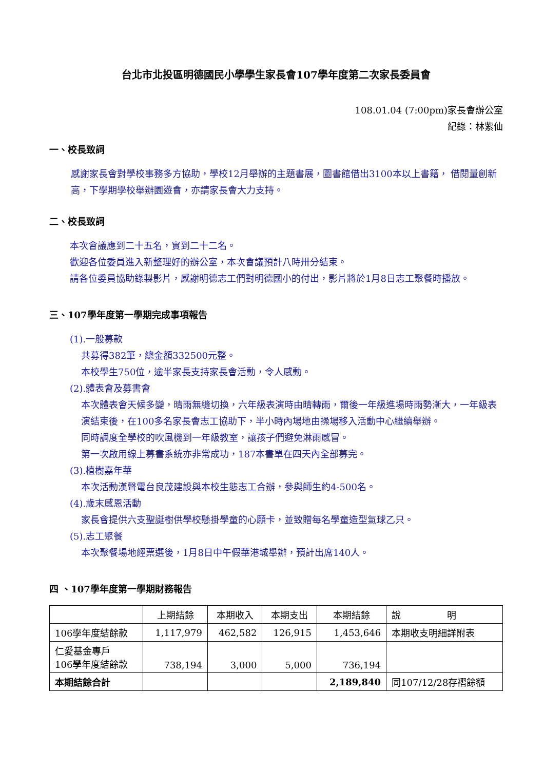台北市北投區明德國民小學學生家長會107學年度第二次家長委員會
108.01.04 (7:00pm)家長會辦公室
紀錄：林紫仙
一、校長致詞
感謝家長會對學校事務多方協助，學校12月舉辦的主題書展，圖書館借出3100本以上書籍， 借閱量創新高，下學期學校舉辦園遊會，亦請家長會大力支持。
二、校長致詞
本次會議應到二十五名，實到二十二名。
歡迎各位委員進入新整理好的辦公室，本次會議預計八時卅分結束。
請各位委員協助錄製影片，感謝明德志工們對明德國小的付出，影片將於1月8日志工聚餐時播放。
三、107學年度第一學期完成事項報告
(1).一般募款
共募得382筆，總金額332500元整。
本校學生750位，逾半家長支持家長會活動，令人感動。
(2).體表會及募書會
本次體表會天候多變，晴雨無縫切換，六年級表演時由晴轉雨，爾後一年級進場時雨勢漸大，一年級表演結束後，在100多名家長會志工協助下，半小時內場地由操場移入活動中心繼續舉辦。
同時調度全學校的吹風機到一年級教室，讓孩子們避免淋雨感冒。
第一次啟用線上募書系統亦非常成功，187本書單在四天內全部募完。
(3).植樹嘉年華
本次活動漢聲電台良茂建設與本校生態志工合辦，參與師生約4-500名。
(4).歲末感恩活動
家長會提供六支聖誕樹供學校懸掛學童的心願卡，並致贈每名學童造型氣球乙只。
(5).志工聚餐
本次聚餐場地經票選後，1月8日中午假華港城舉辦，預計出席140人。
四 、107學年度第一學期財務報告
| | 上期結餘 | 本期收入 | 本期支出 | 本期結餘 | 說 明 |
| --- | --- | --- | --- | --- | --- |
| 106學年度結餘款 | 1,117,979 | 462,582 | 126,915 | 1,453,646 | 本期收支明細詳附表 |
| 仁愛基金專戶 106學年度結餘款 | 738,194 | 3,000 | 5,000 | 736,194 | |
| 本期結餘合計 | | | | 2,189,840 | 同107/12/28存褶餘額 |